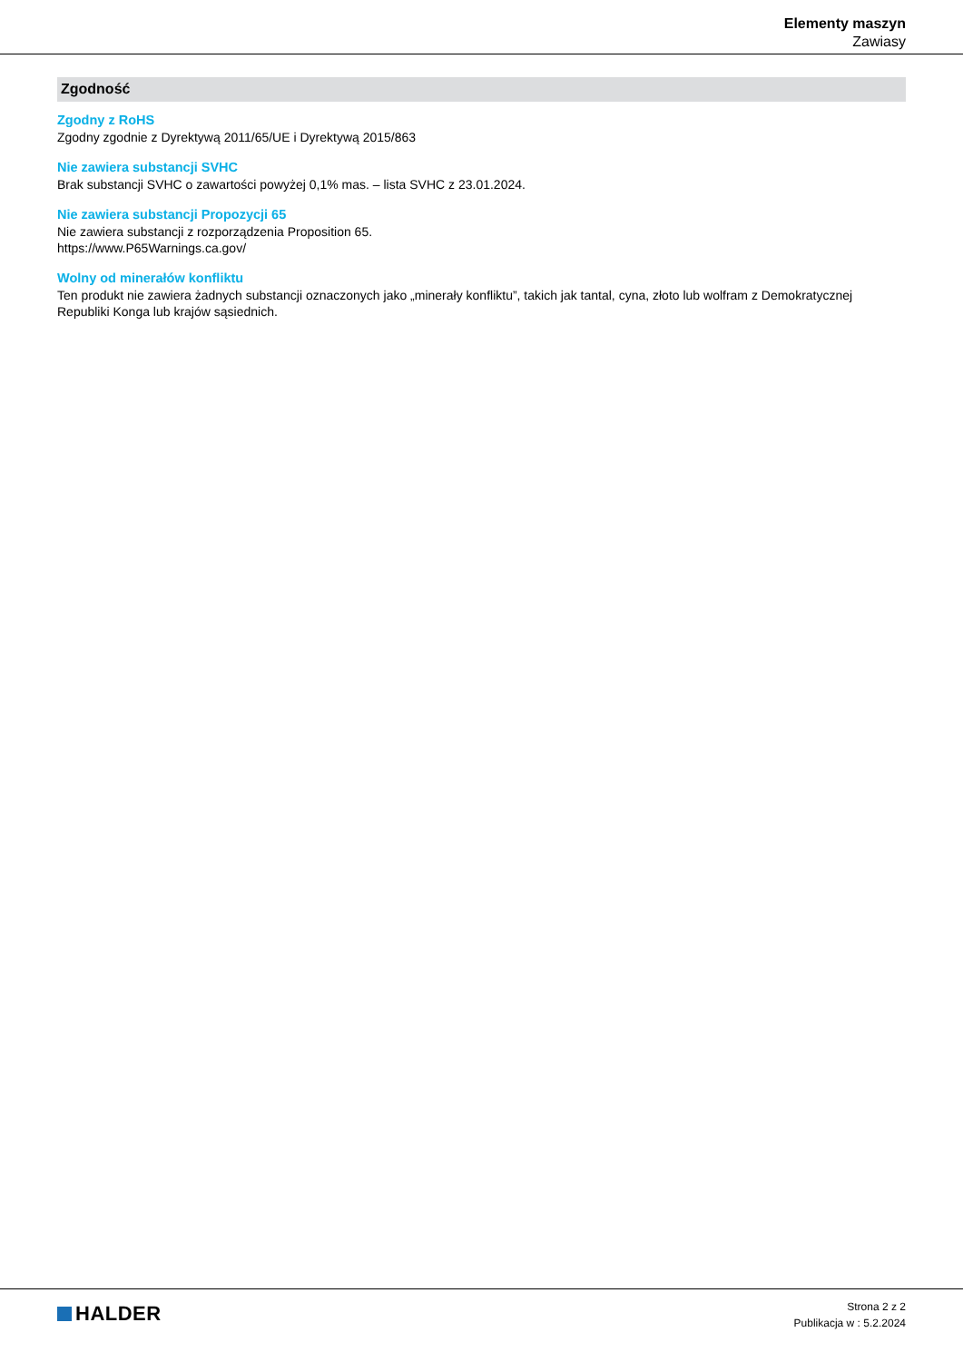Elementy maszyn
Zawiasy
Zgodność
Zgodny z RoHS
Zgodny zgodnie z Dyrektywą 2011/65/UE i Dyrektywą 2015/863
Nie zawiera substancji SVHC
Brak substancji SVHC o zawartości powyżej 0,1% mas. – lista SVHC z 23.01.2024.
Nie zawiera substancji Propozycji 65
Nie zawiera substancji z rozporządzenia Proposition 65.
https://www.P65Warnings.ca.gov/
Wolny od minerałów konfliktu
Ten produkt nie zawiera żadnych substancji oznaczonych jako „minerały konfliktu”, takich jak tantal, cyna, złoto lub wolfram z Demokratycznej Republiki Konga lub krajów sąsiednich.
HALDER
Strona 2 z 2
Publikacja w : 5.2.2024